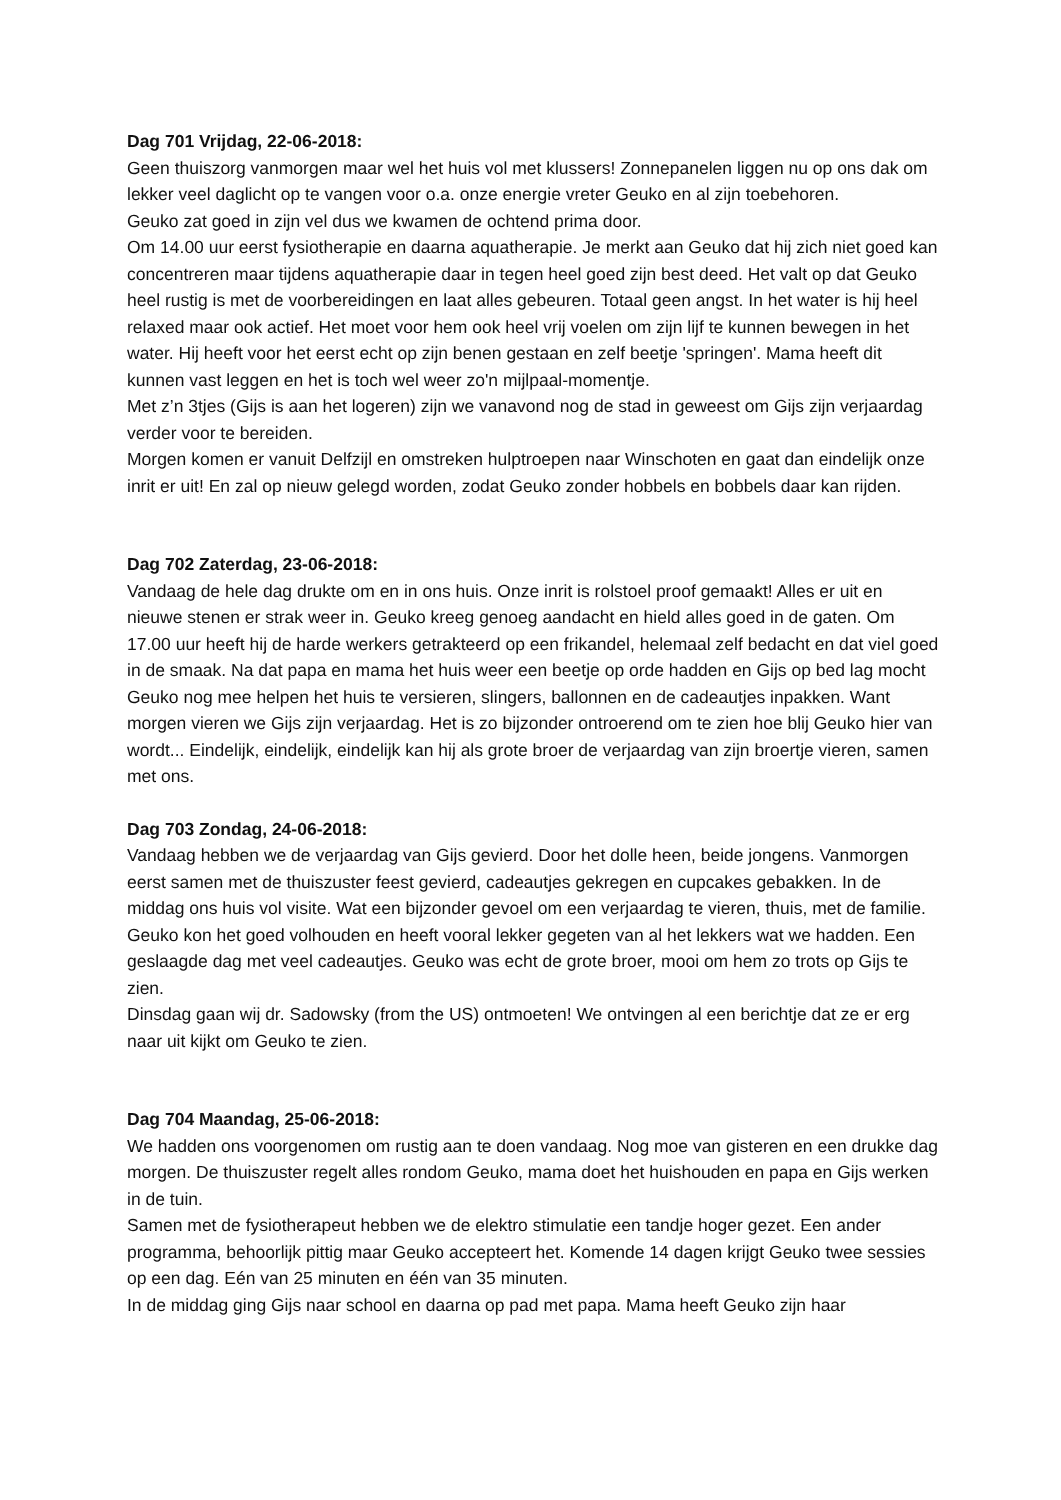Dag 701 Vrijdag, 22-06-2018:
Geen thuiszorg vanmorgen maar wel het huis vol met klussers! Zonnepanelen liggen nu op ons dak om lekker veel daglicht op te vangen voor o.a. onze energie vreter Geuko en al zijn toebehoren.
Geuko zat goed in zijn vel dus we kwamen de ochtend prima door.
Om 14.00 uur eerst fysiotherapie en daarna aquatherapie. Je merkt aan Geuko dat hij zich niet goed kan concentreren maar tijdens aquatherapie daar in tegen heel goed zijn best deed. Het valt op dat Geuko heel rustig is met de voorbereidingen en laat alles gebeuren. Totaal geen angst. In het water is hij heel relaxed maar ook actief. Het moet voor hem ook heel vrij voelen om zijn lijf te kunnen bewegen in het water. Hij heeft voor het eerst echt op zijn benen gestaan en zelf beetje 'springen'. Mama heeft dit kunnen vast leggen en het is toch wel weer zo'n mijlpaal-momentje.
Met z’n 3tjes (Gijs is aan het logeren) zijn we vanavond nog de stad in geweest om Gijs zijn verjaardag verder voor te bereiden.
Morgen komen er vanuit Delfzijl en omstreken hulptroepen naar Winschoten en gaat dan eindelijk onze inrit er uit! En zal op nieuw gelegd worden, zodat Geuko zonder hobbels en bobbels daar kan rijden.
Dag 702 Zaterdag, 23-06-2018:
Vandaag de hele dag drukte om en in ons huis. Onze inrit is rolstoel proof gemaakt! Alles er uit en nieuwe stenen er strak weer in. Geuko kreeg genoeg aandacht en hield alles goed in de gaten. Om 17.00 uur heeft hij de harde werkers getrakteerd op een frikandel, helemaal zelf bedacht en dat viel goed in de smaak. Na dat papa en mama het huis weer een beetje op orde hadden en Gijs op bed lag mocht Geuko nog mee helpen het huis te versieren, slingers, ballonnen en de cadeautjes inpakken. Want morgen vieren we Gijs zijn verjaardag. Het is zo bijzonder ontroerend om te zien hoe blij Geuko hier van wordt... Eindelijk, eindelijk, eindelijk kan hij als grote broer de verjaardag van zijn broertje vieren, samen met ons.
Dag 703 Zondag, 24-06-2018:
Vandaag hebben we de verjaardag van Gijs gevierd. Door het dolle heen, beide jongens. Vanmorgen eerst samen met de thuiszuster feest gevierd, cadeautjes gekregen en cupcakes gebakken. In de middag ons huis vol visite. Wat een bijzonder gevoel om een verjaardag te vieren, thuis, met de familie.
Geuko kon het goed volhouden en heeft vooral lekker gegeten van al het lekkers wat we hadden. Een geslaagde dag met veel cadeautjes. Geuko was echt de grote broer, mooi om hem zo trots op Gijs te zien.
Dinsdag gaan wij dr. Sadowsky (from the US) ontmoeten! We ontvingen al een berichtje dat ze er erg naar uit kijkt om Geuko te zien.
Dag 704 Maandag, 25-06-2018:
We hadden ons voorgenomen om rustig aan te doen vandaag. Nog moe van gisteren en een drukke dag morgen. De thuiszuster regelt alles rondom Geuko, mama doet het huishouden en papa en Gijs werken in de tuin.
Samen met de fysiotherapeut hebben we de elektro stimulatie een tandje hoger gezet. Een ander programma, behoorlijk pittig maar Geuko accepteert het. Komende 14 dagen krijgt Geuko twee sessies op een dag. Eén van 25 minuten en één van 35 minuten.
In de middag ging Gijs naar school en daarna op pad met papa. Mama heeft Geuko zijn haar